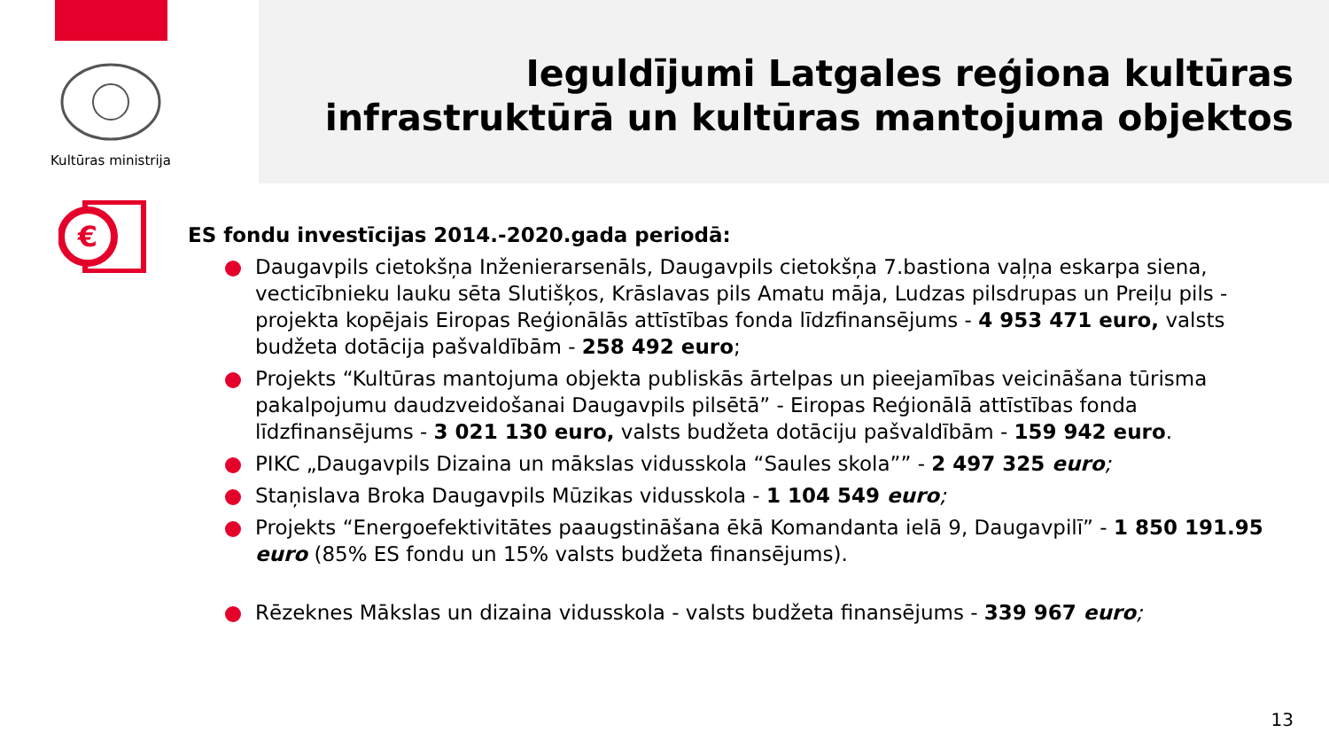Kultūras ministrija
Ieguldījumi Latgales reģiona kultūras
infrastruktūrā un kultūras mantojuma objektos
€
ES fondu investīcijas 2014.-2020.gada periodā:
Daugavpils cietokšņa Inženierarsenāls, Daugavpils cietokšņa 7.bastiona vaļņa eskarpa siena, vecticībnieku lauku sēta Slutišķos, Krāslavas pils Amatu māja, Ludzas pilsdrupas un Preiļu pils - projekta kopējais Eiropas Reģionālās attīstības fonda līdzfinansējums - 4 953 471 euro, valsts budžeta dotācija pašvaldībām - 258 492 euro;
Projekts “Kultūras mantojuma objekta publiskās ārtelpas un pieejamības veicināšana tūrisma pakalpojumu daudzveidošanai Daugavpils pilsētā” - Eiropas Reģionālā attīstības fonda līdzfinansējums - 3 021 130 euro, valsts budžeta dotāciju pašvaldībām - 159 942 euro.
PIKC „Daugavpils Dizaina un mākslas vidusskola “Saules skola”” - 2 497 325 euro;
Staņislava Broka Daugavpils Mūzikas vidusskola - 1 104 549 euro;
Projekts “Energoefektivitātes paaugstināšana ēkā Komandanta ielā 9, Daugavpilī” - 1 850 191.95 euro (85% ES fondu un 15% valsts budžeta finansējums).
Rēzeknes Mākslas un dizaina vidusskola - valsts budžeta finansējums - 339 967 euro;
13